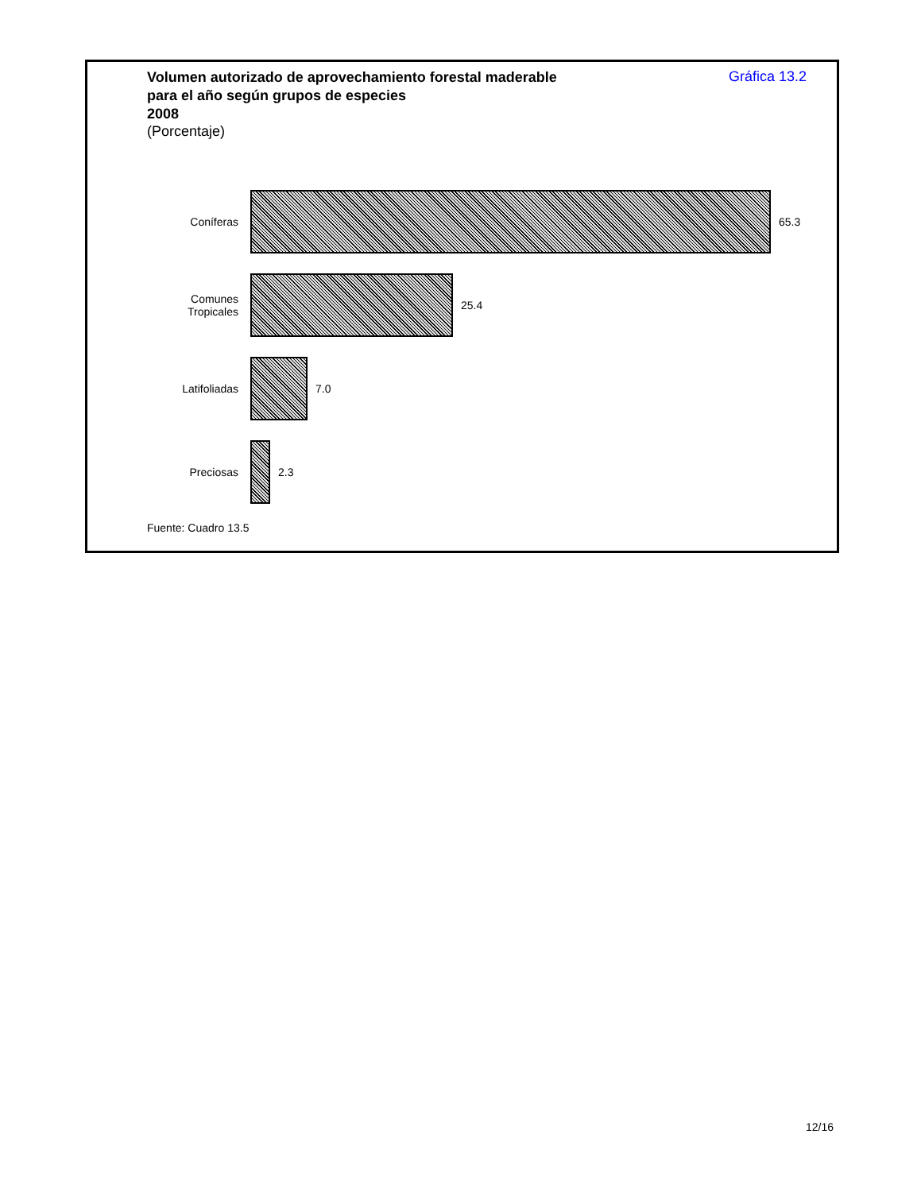Volumen autorizado de aprovechamiento forestal maderable
para el año según grupos de especies
2008
(Porcentaje)
Gráfica 13.2
Coníferas 65.3
Comunes
Tropicales
25.4
Latifoliadas 7.0
Preciosas 2.3
Fuente: Cuadro 13.5
12/16